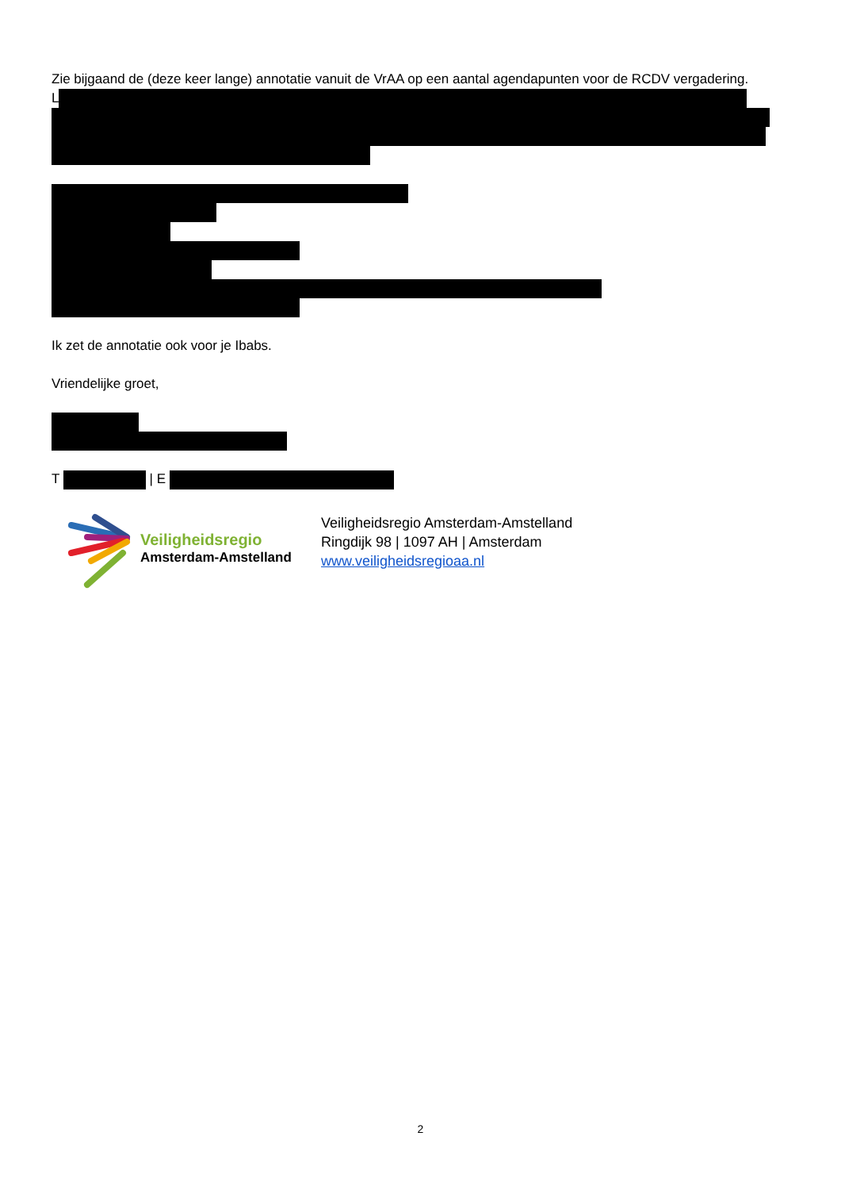Zie bijgaand de (deze keer lange) annotatie vanuit de VrAA op een aantal agendapunten voor de RCDV vergadering.
L
Ik zet de annotatie ook voor je Ibabs.
Vriendelijke groet,
T | E
Veiligheidsregio
Amsterdam-Amstelland
Veiligheidsregio Amsterdam-Amstelland
Ringdijk 98 | 1097 AH | Amsterdam
www.veiligheidsregioaa.nl
2